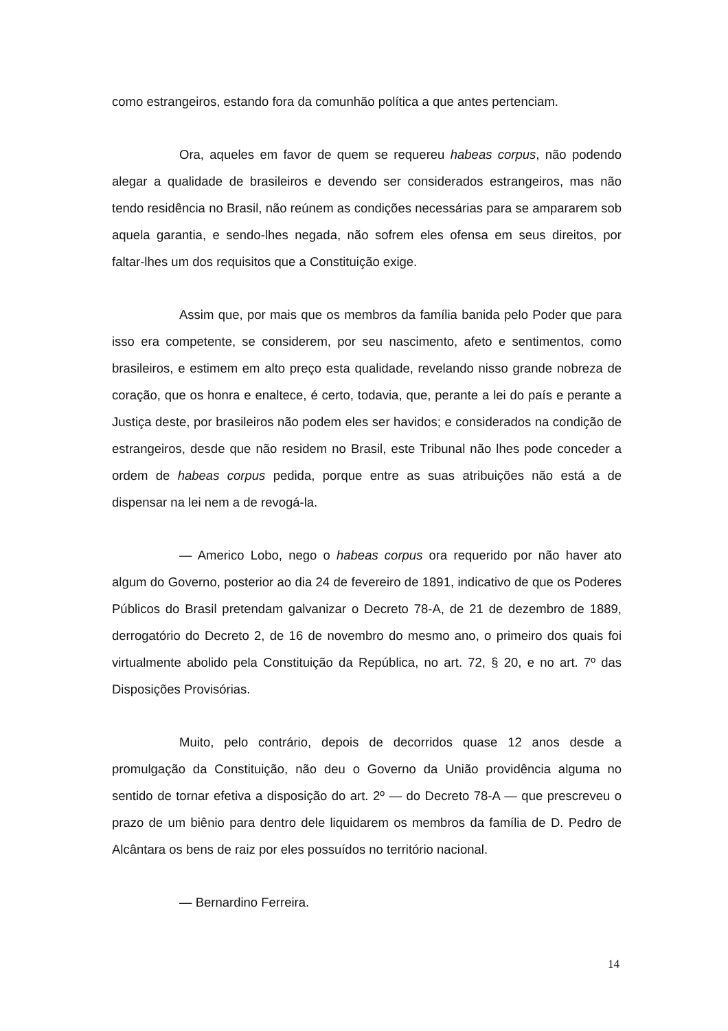como estrangeiros, estando fora da comunhão política a que antes pertenciam.
Ora, aqueles em favor de quem se requereu habeas corpus, não podendo alegar a qualidade de brasileiros e devendo ser considerados estrangeiros, mas não tendo residência no Brasil, não reúnem as condições necessárias para se ampararem sob aquela garantia, e sendo-lhes negada, não sofrem eles ofensa em seus direitos, por faltar-lhes um dos requisitos que a Constituição exige.
Assim que, por mais que os membros da família banida pelo Poder que para isso era competente, se considerem, por seu nascimento, afeto e sentimentos, como brasileiros, e estimem em alto preço esta qualidade, revelando nisso grande nobreza de coração, que os honra e enaltece, é certo, todavia, que, perante a lei do país e perante a Justiça deste, por brasileiros não podem eles ser havidos; e considerados na condição de estrangeiros, desde que não residem no Brasil, este Tribunal não lhes pode conceder a ordem de habeas corpus pedida, porque entre as suas atribuições não está a de dispensar na lei nem a de revogá-la.
— Americo Lobo, nego o habeas corpus ora requerido por não haver ato algum do Governo, posterior ao dia 24 de fevereiro de 1891, indicativo de que os Poderes Públicos do Brasil pretendam galvanizar o Decreto 78-A, de 21 de dezembro de 1889, derrogatório do Decreto 2, de 16 de novembro do mesmo ano, o primeiro dos quais foi virtualmente abolido pela Constituição da República, no art. 72, § 20, e no art. 7º das Disposições Provisórias.
Muito, pelo contrário, depois de decorridos quase 12 anos desde a promulgação da Constituição, não deu o Governo da União providência alguma no sentido de tornar efetiva a disposição do art. 2º — do Decreto 78-A — que prescreveu o prazo de um biênio para dentro dele liquidarem os membros da família de D. Pedro de Alcântara os bens de raiz por eles possuídos no território nacional.
— Bernardino Ferreira.
14